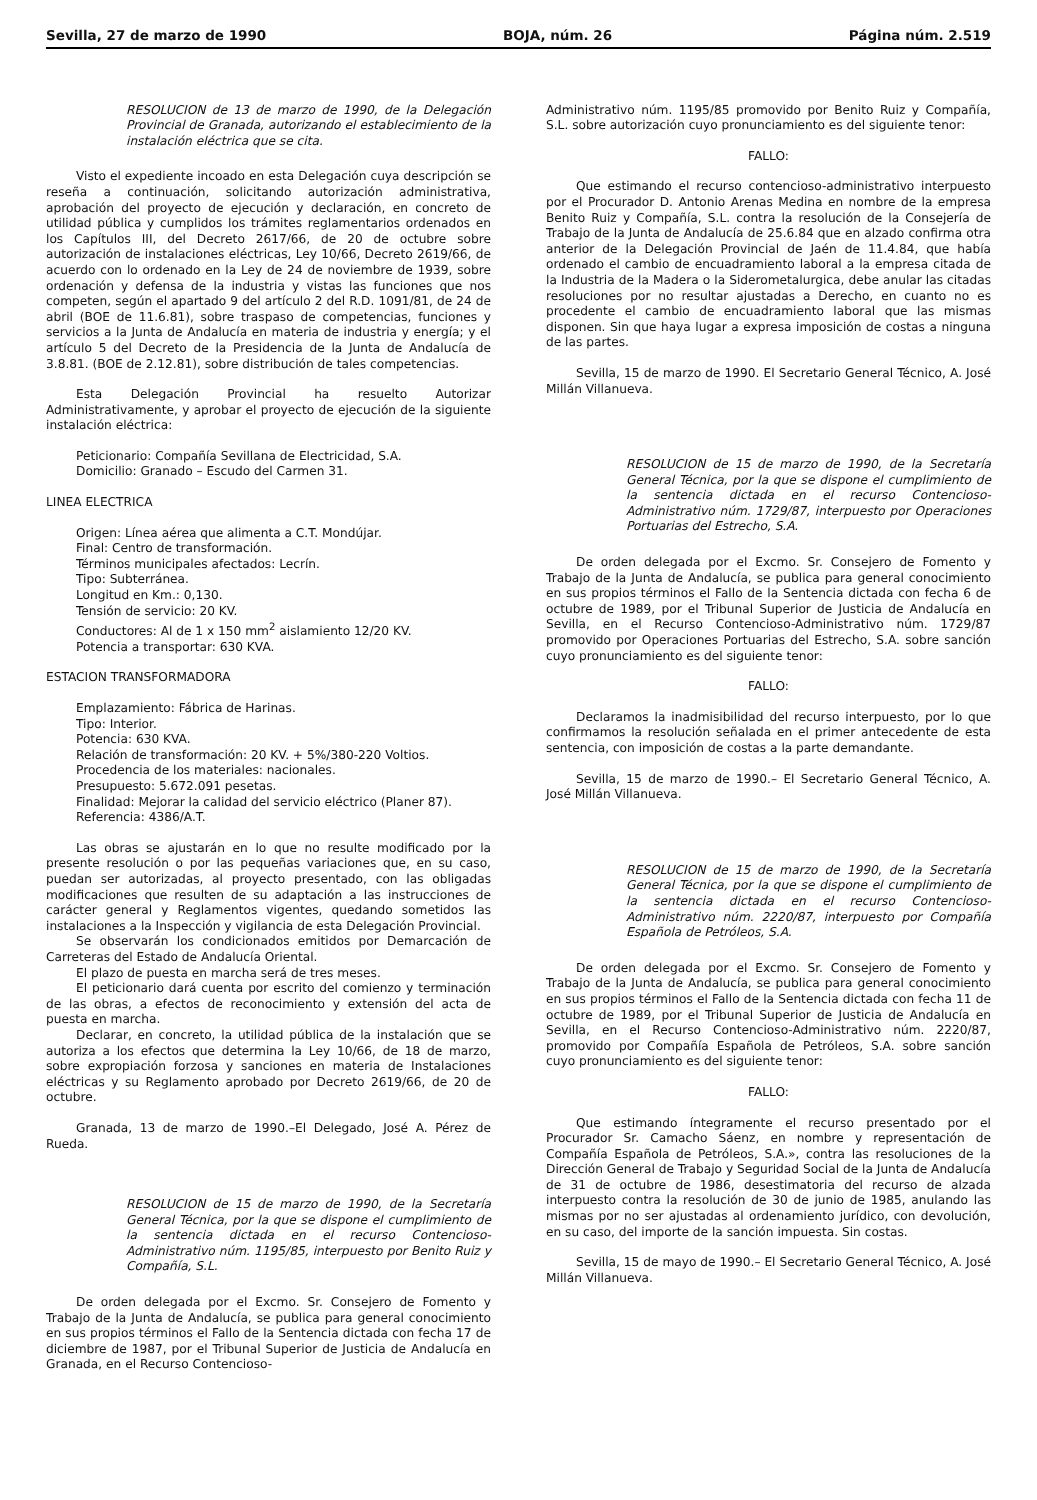Sevilla, 27 de marzo de 1990 BOJA, núm. 26 Página núm. 2.519
RESOLUCION de 13 de marzo de 1990, de la Delegación Provincial de Granada, autorizando el establecimiento de la instalación eléctrica que se cita.
Visto el expediente incoado en esta Delegación cuya descripción se reseña a continuación, solicitando autorización administrativa, aprobación del proyecto de ejecución y declaración, en concreto de utilidad pública y cumplidos los trámites reglamentarios ordenados en los Capítulos III, del Decreto 2617/66, de 20 de octubre sobre autorización de instalaciones eléctricas, Ley 10/66, Decreto 2619/66, de acuerdo con lo ordenado en la Ley de 24 de noviembre de 1939, sobre ordenación y defensa de la industria y vistas las funciones que nos competen, según el apartado 9 del artículo 2 del R.D. 1091/81, de 24 de abril (BOE de 11.6.81), sobre traspaso de competencias, funciones y servicios a la Junta de Andalucía en materia de industria y energía; y el artículo 5 del Decreto de la Presidencia de la Junta de Andalucía de 3.8.81. (BOE de 2.12.81), sobre distribución de tales competencias.
Esta Delegación Provincial ha resuelto Autorizar Administrativamente, y aprobar el proyecto de ejecución de la siguiente instalación eléctrica:
Peticionario: Compañía Sevillana de Electricidad, S.A.
Domicilio: Granado – Escudo del Carmen 31.
LINEA ELECTRICA
Origen: Línea aérea que alimenta a C.T. Mondújar.
Final: Centro de transformación.
Términos municipales afectados: Lecrín.
Tipo: Subterránea.
Longitud en Km.: 0,130.
Tensión de servicio: 20 KV.
Conductores: Al de 1 x 150 mm<sup>2</sup> aislamiento 12/20 KV.
Potencia a transportar: 630 KVA.
ESTACION TRANSFORMADORA
Emplazamiento: Fábrica de Harinas.
Tipo: Interior.
Potencia: 630 KVA.
Relación de transformación: 20 KV. + 5%/380-220 Voltios.
Procedencia de los materiales: nacionales.
Presupuesto: 5.672.091 pesetas.
Finalidad: Mejorar la calidad del servicio eléctrico (Planer 87).
Referencia: 4386/A.T.
Las obras se ajustarán en lo que no resulte modificado por la presente resolución o por las pequeñas variaciones que, en su caso, puedan ser autorizadas, al proyecto presentado, con las obligadas modificaciones que resulten de su adaptación a las instrucciones de carácter general y Reglamentos vigentes, quedando sometidos las instalaciones a la Inspección y vigilancia de esta Delegación Provincial.
Se observarán los condicionados emitidos por Demarcación de Carreteras del Estado de Andalucía Oriental.
El plazo de puesta en marcha será de tres meses.
El peticionario dará cuenta por escrito del comienzo y terminación de las obras, a efectos de reconocimiento y extensión del acta de puesta en marcha.
Declarar, en concreto, la utilidad pública de la instalación que se autoriza a los efectos que determina la Ley 10/66, de 18 de marzo, sobre expropiación forzosa y sanciones en materia de Instalaciones eléctricas y su Reglamento aprobado por Decreto 2619/66, de 20 de octubre.
Granada, 13 de marzo de 1990.–El Delegado, José A. Pérez de Rueda.
RESOLUCION de 15 de marzo de 1990, de la Secretaría General Técnica, por la que se dispone el cumplimiento de la sentencia dictada en el recurso Contencioso-Administrativo núm. 1195/85, interpuesto por Benito Ruiz y Compañía, S.L.
De orden delegada por el Excmo. Sr. Consejero de Fomento y Trabajo de la Junta de Andalucía, se publica para general conocimiento en sus propios términos el Fallo de la Sentencia dictada con fecha 17 de diciembre de 1987, por el Tribunal Superior de Justicia de Andalucía en Granada, en el Recurso Contencioso-
Administrativo núm. 1195/85 promovido por Benito Ruiz y Compañía, S.L. sobre autorización cuyo pronunciamiento es del siguiente tenor:
FALLO:
Que estimando el recurso contencioso-administrativo interpuesto por el Procurador D. Antonio Arenas Medina en nombre de la empresa Benito Ruiz y Compañía, S.L. contra la resolución de la Consejería de Trabajo de la Junta de Andalucía de 25.6.84 que en alzado confirma otra anterior de la Delegación Provincial de Jaén de 11.4.84, que había ordenado el cambio de encuadramiento laboral a la empresa citada de la Industria de la Madera o la Siderometalurgica, debe anular las citadas resoluciones por no resultar ajustadas a Derecho, en cuanto no es procedente el cambio de encuadramiento laboral que las mismas disponen. Sin que haya lugar a expresa imposición de costas a ninguna de las partes.
Sevilla, 15 de marzo de 1990. El Secretario General Técnico, A. José Millán Villanueva.
RESOLUCION de 15 de marzo de 1990, de la Secretaría General Técnica, por la que se dispone el cumplimiento de la sentencia dictada en el recurso Contencioso-Administrativo núm. 1729/87, interpuesto por Operaciones Portuarias del Estrecho, S.A.
De orden delegada por el Excmo. Sr. Consejero de Fomento y Trabajo de la Junta de Andalucía, se publica para general conocimiento en sus propios términos el Fallo de la Sentencia dictada con fecha 6 de octubre de 1989, por el Tribunal Superior de Justicia de Andalucía en Sevilla, en el Recurso Contencioso-Administrativo núm. 1729/87 promovido por Operaciones Portuarias del Estrecho, S.A. sobre sanción cuyo pronunciamiento es del siguiente tenor:
FALLO:
Declaramos la inadmisibilidad del recurso interpuesto, por lo que confirmamos la resolución señalada en el primer antecedente de esta sentencia, con imposición de costas a la parte demandante.
Sevilla, 15 de marzo de 1990.– El Secretario General Técnico, A. José Millán Villanueva.
RESOLUCION de 15 de marzo de 1990, de la Secretaría General Técnica, por la que se dispone el cumplimiento de la sentencia dictada en el recurso Contencioso-Administrativo núm. 2220/87, interpuesto por Compañía Española de Petróleos, S.A.
De orden delegada por el Excmo. Sr. Consejero de Fomento y Trabajo de la Junta de Andalucía, se publica para general conocimiento en sus propios términos el Fallo de la Sentencia dictada con fecha 11 de octubre de 1989, por el Tribunal Superior de Justicia de Andalucía en Sevilla, en el Recurso Contencioso-Administrativo núm. 2220/87, promovido por Compañía Española de Petróleos, S.A. sobre sanción cuyo pronunciamiento es del siguiente tenor:
FALLO:
Que estimando íntegramente el recurso presentado por el Procurador Sr. Camacho Sáenz, en nombre y representación de Compañía Española de Petróleos, S.A.», contra las resoluciones de la Dirección General de Trabajo y Seguridad Social de la Junta de Andalucía de 31 de octubre de 1986, desestimatoria del recurso de alzada interpuesto contra la resolución de 30 de junio de 1985, anulando las mismas por no ser ajustadas al ordenamiento jurídico, con devolución, en su caso, del importe de la sanción impuesta. Sin costas.
Sevilla, 15 de mayo de 1990.– El Secretario General Técnico, A. José Millán Villanueva.